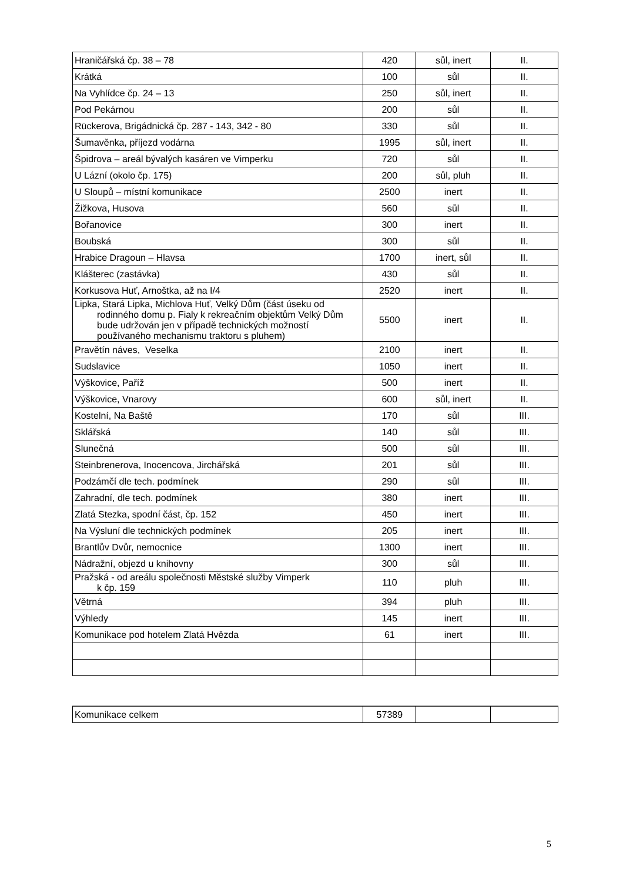| Hraničářská čp. 38 – 78 | 420 | sůl, inert | II. |
| Krátká | 100 | sůl | II. |
| Na Vyhlídce čp. 24 – 13 | 250 | sůl, inert | II. |
| Pod Pekárnou | 200 | sůl | II. |
| Rückerova, Brigádnická čp. 287 - 143, 342 - 80 | 330 | sůl | II. |
| Šumavěnka, příjezd vodárna | 1995 | sůl, inert | II. |
| Špidrova – areál bývalých kasáren ve Vimperku | 720 | sůl | II. |
| U Lázní (okolo čp. 175) | 200 | sůl, pluh | II. |
| U Sloupů – místní komunikace | 2500 | inert | II. |
| Žižkova, Husova | 560 | sůl | II. |
| Bořanovice | 300 | inert | II. |
| Boubská | 300 | sůl | II. |
| Hrabice Dragoun – Hlavsa | 1700 | inert, sůl | II. |
| Klášterec (zastávka) | 430 | sůl | II. |
| Korkusova Huť, Arnoštka, až na I/4 | 2520 | inert | II. |
| Lipka, Stará Lipka, Michlova Huť, Velký Dům (část úseku od rodinného domu p. Fialy k rekreačním objektům Velký Dům bude udržován jen v případě technických možností používaného mechanismu traktoru s pluhem) | 5500 | inert | II. |
| Pravětín náves, Veselka | 2100 | inert | II. |
| Sudslavice | 1050 | inert | II. |
| Výškovice, Paříž | 500 | inert | II. |
| Výškovice, Vnarovy | 600 | sůl, inert | II. |
| Kostelní, Na Baště | 170 | sůl | III. |
| Sklářská | 140 | sůl | III. |
| Slunečná | 500 | sůl | III. |
| Steinbrenerova, Inocencova, Jirchářská | 201 | sůl | III. |
| Podzámčí dle tech. podmínek | 290 | sůl | III. |
| Zahradní, dle tech. podmínek | 380 | inert | III. |
| Zlatá Stezka, spodní část, čp. 152 | 450 | inert | III. |
| Na Výsluní dle technických podmínek | 205 | inert | III. |
| Brantlův Dvůr, nemocnice | 1300 | inert | III. |
| Nádražní, objezd u knihovny | 300 | sůl | III. |
| Pražská - od areálu společnosti Městské služby Vimperk k čp. 159 | 110 | pluh | III. |
| Větrná | 394 | pluh | III. |
| Výhledy | 145 | inert | III. |
| Komunikace pod hotelem Zlatá Hvězda | 61 | inert | III. |
| Komunikace celkem | 57389 | | |
5